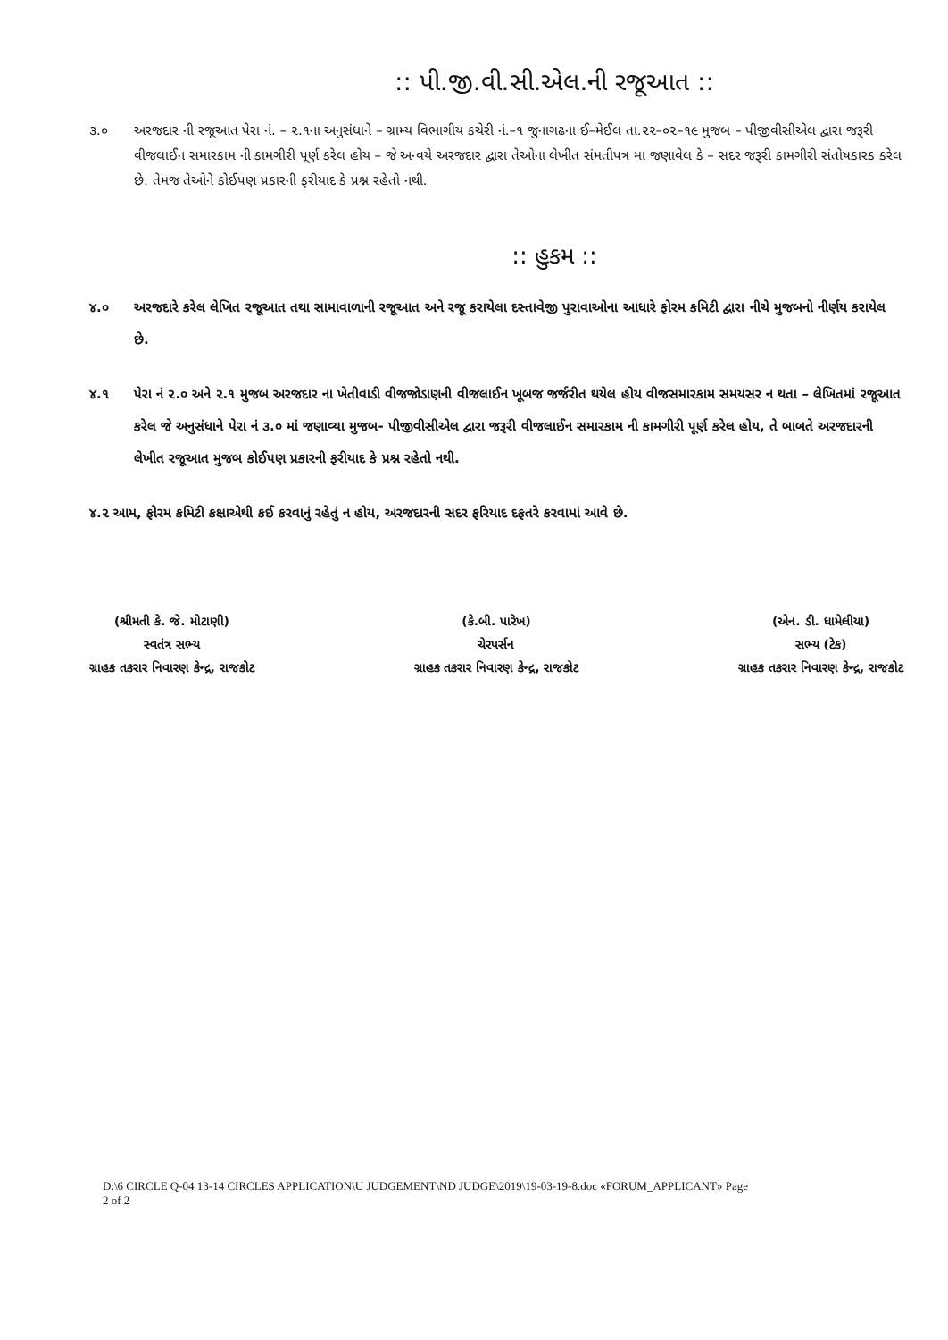:: પી.જી.વી.સી.એલ.ની રજૂઆત ::
૩.૦ અરજદાર ની રજૂઆત પેરા નં. – ૨.૧ના અનુસંધાને – ગ્રામ્ય વિભાગીય કચેરી નં.–૧ જુનાગઢના ઈ–મેઈલ તા.૨૨–૦૨–૧૯ મુજબ – પીજીવીસીએલ દ્વારા જરૂરી વીજલાઈન સમારકામ ની કામગીરી પૂર્ણ કરેલ હોય – જે અન્વયે અરજદાર દ્વારા તેઓના લેખીત સંમતીપત્ર મા જણાવેલ કે – સદર જરૂરી કામગીરી સંતોષકારક કરેલ છે. તેમજ તેઓને કોઈપણ પ્રકારની ફરીયાદ કે પ્રશ્ન રહેતો નથી.
:: હુકમ ::
૪.૦ અરજદારે કરેલ લેખિત રજૂઆત તથા સામાવાળાની રજૂઆત અને રજૂ કરાયેલા દસ્તાવેજી પુરાવાઓના આધારે ફોરમ કમિટી દ્વારા નીચે મુજબનો નીર્ણય કરાયેલ છે.
૪.૧ પેરા નં ૨.૦ અને ૨.૧ મુજબ અરજદાર ના ખેતીવાડી વીજજોડાણની વીજલાઈન ખૂબજ જર્જરીત થયેલ હોય વીજસમારકામ સમયસર ન થતા – લેખિતમાં રજૂઆત કરેલ જે અનુસંધાને પેરા નં ૩.૦ માં જણાવ્યા મુજબ- પીજીવીસીએલ દ્વારા જરૂરી વીજલાઈન સમારકામ ની કામગીરી પૂર્ણ કરેલ હોય, તે બાબતે અરજદારની લેખીત રજૂઆત મુજબ કોઈપણ પ્રકારની ફરીયાદ કે પ્રશ્ન રહેતો નથી.
૪.૨ આમ, ફોરમ કમિટી કક્ષાએથી કઈ કરવાનું રહેતું ન હોય, અરજદારની સદર ફરિયાદ દફતરે કરવામાં આવે છે.
(શ્રીમતી કે. જે. મોટાણી)
સ્વતંત્ર સભ્ય
ગ્રાહક તકરાર નિવારણ કેન્દ્ર, રાજકોટ
(કે.બી. પારેખ)
ચેરપર્સન
ગ્રાહક તકરાર નિવારણ કેન્દ્ર, રાજકોટ
(એન. ડી. ધામેલીયા)
સભ્ય (ટેક)
ગ્રાહક તકરાર નિવારણ કેન્દ્ર, રાજકોટ
D:\6 CIRCLE Q-04 13-14 CIRCLES APPLICATION\U JUDGEMENT\ND JUDGE\2019\19-03-19-8.doc «FORUM_APPLICANT» Page
2 of 2